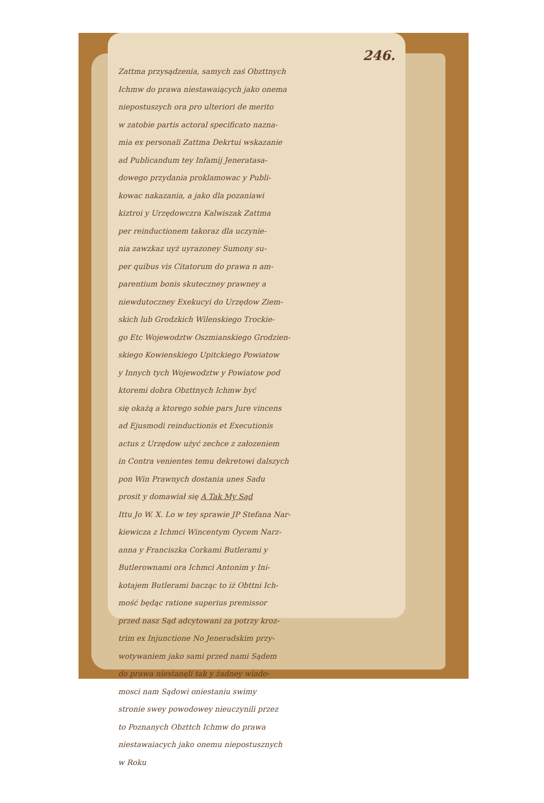246.
Zattma przysądzenia, samych zaś Obzttnych
Ichmw do prawa niestawaiących jako onema
niepostuszych ora pro ulteriori de merito
w zatobie partis actoral specificato nazna-
mia ex personali Zattma Dekrtui wskazanie
ad Publicandum tey Infamij Jeneratasa-
dowego przydania proklamowac y Publi-
kowac nakazania, a jako dla pozaniawi
kiztroi y Urzędowczra Kalwiszak Zattma
per reinductionem takoraz dla uczynie-
nia zawzkaz uyż uyrazoney Sumony su-
per quibus vis Citatorum do prawa n am-
parentium bonis skuteczney prawney a
niewdutoczney Exekucyi do Urzędow Ziem-
skich lub Grodzkich Wilenskiego Trockie-
go Etc Wojewodztw Oszmianskiego Grodzien-
skiego Kowienskiego Upitckiego Powiatow
y Innych tych Wojewodztw y Powiatow pod
ktoremi dobra Obzttnych Ichmw być
się okażą a ktorego sobie pars Jure vincens
ad Ejusmodi reinductionis et Executionis
actus z Urzędow użyć zechce z załozeniem
in Contra venientes temu dekretowi dalszych
pon Win Prawnych dostania unes Sadu
prosit y domawiał się A Tak My Sąd
Ittu Jo W. X. Lo w tey sprawie JP Stefana Nar-
kiewicza z Ichmci Wincentym Oycem Narz-
anna y Franciszka Corkami Butlerami y
Butlerownami ora Ichmci Antonim y Ini-
kotajem Butlerami bacząc to iż Obttni Ich-
mość będąc ratione superius premissor
przed nasz Sąd adcytowani za potrzy kroz-
trim ex Injunctione No Jeneradskim przy-
wotywaniem jako sami przed nami Sądem
do prawa niestanęli tak y żadney wiado-
mosci nam Sądowi oniestaniu swimy
stronie swey powodowey nieuczynili przez
to Poznanych Obzttch Ichmw do prawa
niestawaiacych jako onemu niepostusznych
w Roku